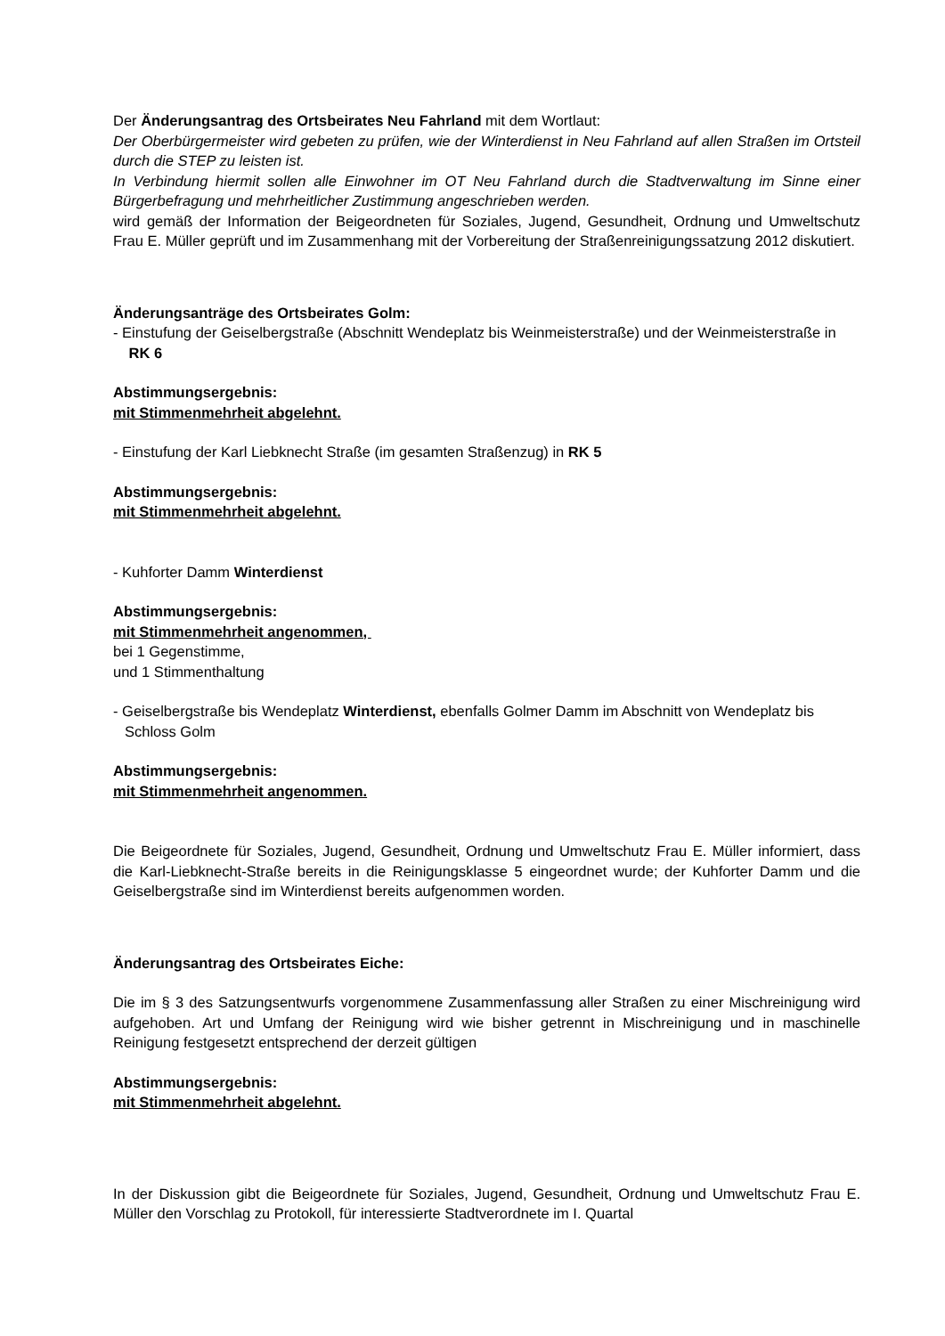Der Änderungsantrag des Ortsbeirates Neu Fahrland mit dem Wortlaut:
Der Oberbürgermeister wird gebeten zu prüfen, wie der Winterdienst in Neu Fahrland auf allen Straßen im Ortsteil durch die STEP zu leisten ist.
In Verbindung hiermit sollen alle Einwohner im OT Neu Fahrland durch die Stadtverwaltung im Sinne einer Bürgerbefragung und mehrheitlicher Zustimmung angeschrieben werden.
wird gemäß der Information der Beigeordneten für Soziales, Jugend, Gesundheit, Ordnung und Umweltschutz Frau E. Müller geprüft und im Zusammenhang mit der Vorbereitung der Straßenreinigungssatzung 2012 diskutiert.
Änderungsanträge des Ortsbeirates Golm:
- Einstufung der Geiselbergstraße (Abschnitt Wendeplatz bis Weinmeisterstraße) und der Weinmeisterstraße in RK 6
Abstimmungsergebnis:
mit Stimmenmehrheit abgelehnt.
- Einstufung der Karl Liebknecht Straße (im gesamten Straßenzug) in RK 5
Abstimmungsergebnis:
mit Stimmenmehrheit abgelehnt.
- Kuhforter Damm Winterdienst
Abstimmungsergebnis:
mit Stimmenmehrheit angenommen,
bei 1 Gegenstimme,
und 1 Stimmenthaltung
- Geiselbergstraße bis Wendeplatz Winterdienst, ebenfalls Golmer Damm im Abschnitt von Wendeplatz bis Schloss Golm
Abstimmungsergebnis:
mit Stimmenmehrheit angenommen.
Die Beigeordnete für Soziales, Jugend, Gesundheit, Ordnung und Umweltschutz Frau E. Müller informiert, dass die Karl-Liebknecht-Straße bereits in die Reinigungsklasse 5 eingeordnet wurde; der Kuhforter Damm und die Geiselbergstraße sind im Winterdienst bereits aufgenommen worden.
Änderungsantrag des Ortsbeirates Eiche:
Die im § 3 des Satzungsentwurfs vorgenommene Zusammenfassung aller Straßen zu einer Mischreinigung wird aufgehoben. Art und Umfang der Reinigung wird wie bisher getrennt in Mischreinigung und in maschinelle Reinigung festgesetzt entsprechend der derzeit gültigen
Abstimmungsergebnis:
mit Stimmenmehrheit abgelehnt.
In der Diskussion gibt die Beigeordnete für Soziales, Jugend, Gesundheit, Ordnung und Umweltschutz Frau E. Müller den Vorschlag zu Protokoll, für interessierte Stadtverordnete im I. Quartal